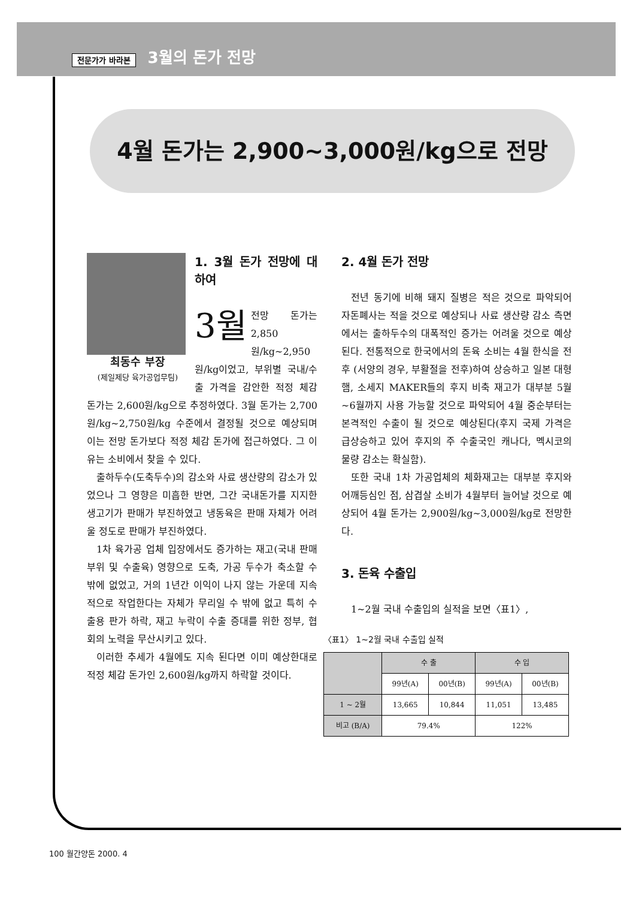전문가가 바라본 3월의 돈가 전망
4월 돈가는 2,900~3,000원/kg으로 전망
최동수 부장
(제일제당 육가공업무팀)
1. 3월 돈가 전망에 대하여
3월 전망 돈가는 2,850원/kg~2,950원/kg이었고, 부위별 국내/수출 가격을 감안한 적정 체감 돈가는 2,600원/kg으로 추정하였다. 3월 돈가는 2,700원/kg~2,750원/kg 수준에서 결정될 것으로 예상되며 이는 전망 돈가보다 적정 체감 돈가에 접근하였다. 그 이유는 소비에서 찾을 수 있다.
출하두수(도축두수)의 감소와 사료 생산량의 감소가 있었으나 그 영향은 미흡한 반면, 그간 국내돈가를 지지한 생고기가 판매가 부진하였고 냉동육은 판매 자체가 어려울 정도로 판매가 부진하였다.
1차 육가공 업체 입장에서도 증가하는 재고(국내 판매 부위 및 수출육) 영향으로 도축, 가공 두수가 축소할 수 밖에 없었고, 거의 1년간 이익이 나지 않는 가운데 지속적으로 작업한다는 자체가 무리일 수 밖에 없고 특히 수출용 판가 하락, 재고 누락이 수출 증대를 위한 정부, 협회의 노력을 무산시키고 있다.
이러한 추세가 4월에도 지속 된다면 이미 예상한대로 적정 체감 돈가인 2,600원/kg까지 하락할 것이다.
2. 4월 돈가 전망
전년 동기에 비해 돼지 질병은 적은 것으로 파악되어 자돈폐사는 적을 것으로 예상되나 사료 생산량 감소 측면에서는 출하두수의 대폭적인 증가는 어려울 것으로 예상된다. 전통적으로 한국에서의 돈육 소비는 4월 한식을 전후 (서양의 경우, 부활절을 전후)하여 상승하고 일본 대형 햄, 소세지 MAKER들의 후지 비축 재고가 대부분 5월~6월까지 사용 가능할 것으로 파악되어 4월 중순부터는 본격적인 수출이 될 것으로 예상된다(후지 국제 가격은 급상승하고 있어 후지의 주 수출국인 캐나다, 멕시코의 물량 감소는 확실함).
또한 국내 1차 가공업체의 체화재고는 대부분 후지와 어깨등심인 점, 삼겹살 소비가 4월부터 늘어날 것으로 예상되어 4월 돈가는 2,900원/kg~3,000원/kg로 전망한다.
3. 돈육 수출입
1~2월 국내 수출입의 실적을 보면〈표1〉,
〈표1〉 1~2월 국내 수출입 실적
| | 수 출 | | 수 입 | |
| --- | --- | --- | --- | --- |
| | 99년(A) | 00년(B) | 99년(A) | 00년(B) |
| 1 ~ 2월 | 13,665 | 10,844 | 11,051 | 13,485 |
| 비고 (B/A) | 79.4% | | 122% | |
100 월간양돈 2000. 4